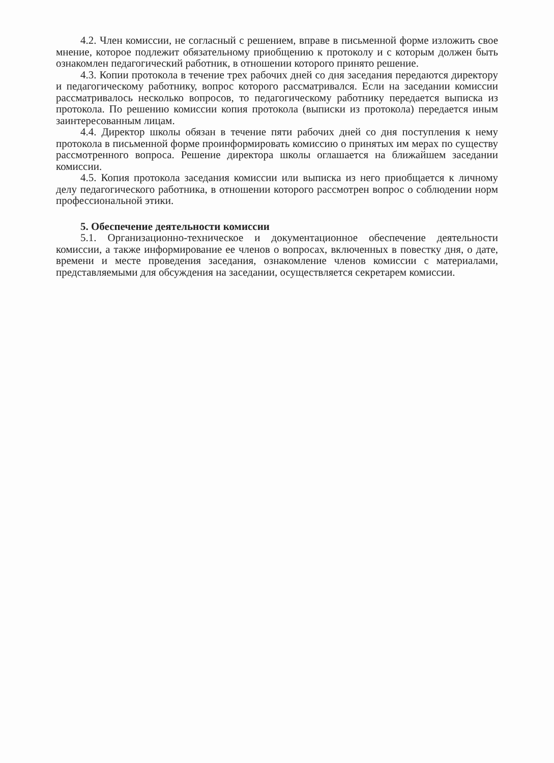4.2. Член комиссии, не согласный с решением, вправе в письменной форме изложить свое мнение, которое подлежит обязательному приобщению к протоколу и с которым должен быть ознакомлен педагогический работник, в отношении которого принято решение.
4.3. Копии протокола в течение трех рабочих дней со дня заседания передаются директору и педагогическому работнику, вопрос которого рассматривался. Если на заседании комиссии рассматривалось несколько вопросов, то педагогическому работнику передается выписка из протокола. По решению комиссии копия протокола (выписки из протокола) передается иным заинтересованным лицам.
4.4. Директор школы обязан в течение пяти рабочих дней со дня поступления к нему протокола в письменной форме проинформировать комиссию о принятых им мерах по существу рассмотренного вопроса. Решение директора школы оглашается на ближайшем заседании комиссии.
4.5. Копия протокола заседания комиссии или выписка из него приобщается к личному делу педагогического работника, в отношении которого рассмотрен вопрос о соблюдении норм профессиональной этики.
5. Обеспечение деятельности комиссии
5.1. Организационно-техническое и документационное обеспечение деятельности комиссии, а также информирование ее членов о вопросах, включенных в повестку дня, о дате, времени и месте проведения заседания, ознакомление членов комиссии с материалами, представляемыми для обсуждения на заседании, осуществляется секретарем комиссии.